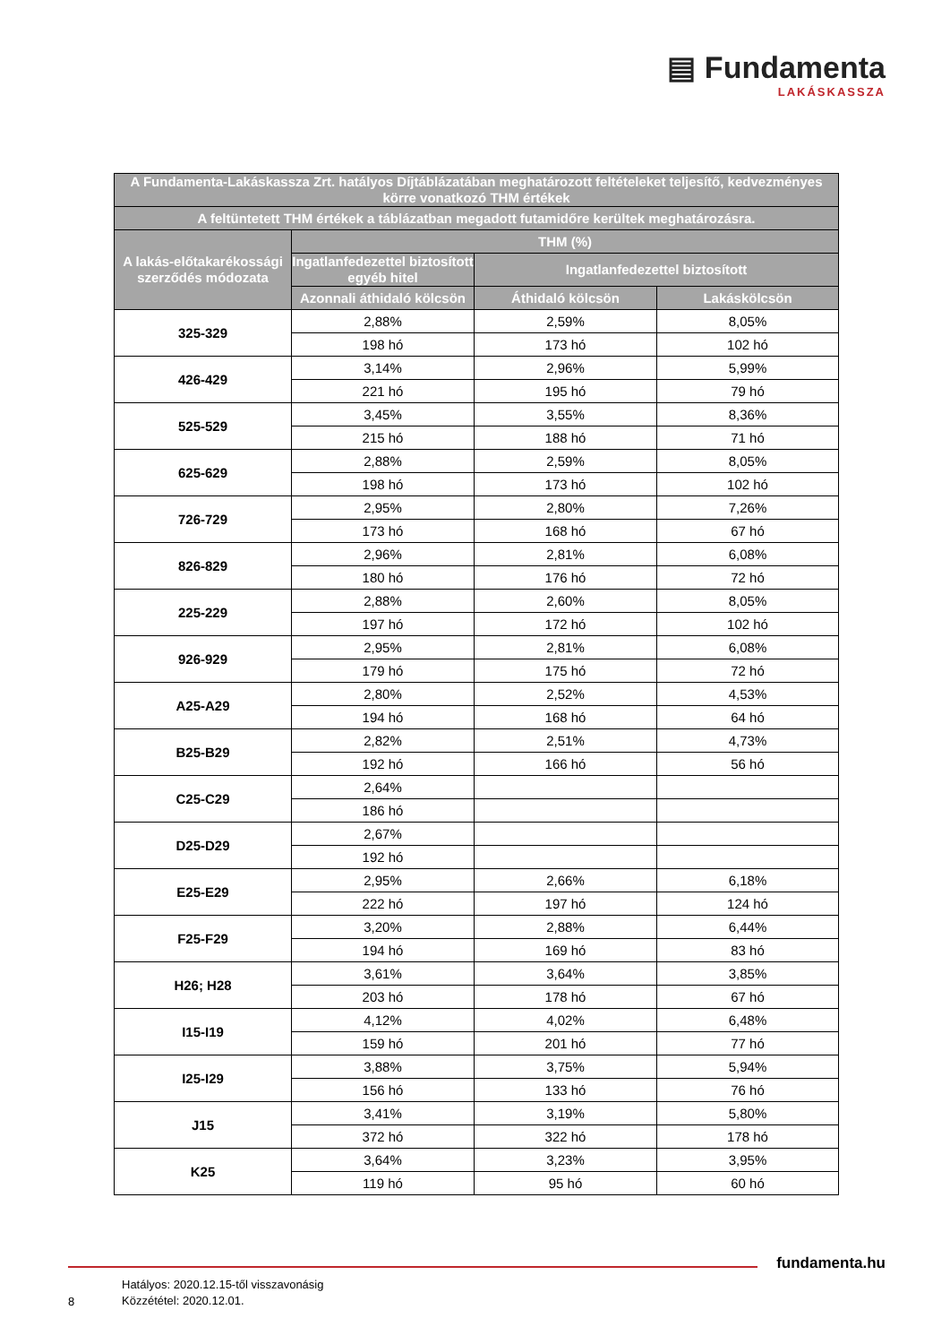▤ Fundamenta
LAKÁSKASSZA
| A Fundamenta-Lakáskassza Zrt. hatályos Díjtáblázatában meghatározott feltételeket teljesítő, kedvezményes körre vonatkozó THM értékek | | | |
| --- | --- | --- | --- |
| A feltüntetett THM értékek a táblázatban megadott futamidőre kerültek meghatározásra. | | | |
| A lakás-előtakarékossági szerződés módozata | THM (%) | | |
| | Ingatlanfedezettel biztosított egyéb hitel | Ingatlanfedezettel biztosított | |
| | Azonnali áthidaló kölcsön | Áthidaló kölcsön | Lakáskölcsön |
| 325-329 | 2,88% | 2,59% | 8,05% |
| | 198 hó | 173 hó | 102 hó |
| 426-429 | 3,14% | 2,96% | 5,99% |
| | 221 hó | 195 hó | 79 hó |
| 525-529 | 3,45% | 3,55% | 8,36% |
| | 215 hó | 188 hó | 71 hó |
| 625-629 | 2,88% | 2,59% | 8,05% |
| | 198 hó | 173 hó | 102 hó |
| 726-729 | 2,95% | 2,80% | 7,26% |
| | 173 hó | 168 hó | 67 hó |
| 826-829 | 2,96% | 2,81% | 6,08% |
| | 180 hó | 176 hó | 72 hó |
| 225-229 | 2,88% | 2,60% | 8,05% |
| | 197 hó | 172 hó | 102 hó |
| 926-929 | 2,95% | 2,81% | 6,08% |
| | 179 hó | 175 hó | 72 hó |
| A25-A29 | 2,80% | 2,52% | 4,53% |
| | 194 hó | 168 hó | 64 hó |
| B25-B29 | 2,82% | 2,51% | 4,73% |
| | 192 hó | 166 hó | 56 hó |
| C25-C29 | 2,64% | | |
| | 186 hó | | |
| D25-D29 | 2,67% | | |
| | 192 hó | | |
| E25-E29 | 2,95% | 2,66% | 6,18% |
| | 222 hó | 197 hó | 124 hó |
| F25-F29 | 3,20% | 2,88% | 6,44% |
| | 194 hó | 169 hó | 83 hó |
| H26; H28 | 3,61% | 3,64% | 3,85% |
| | 203 hó | 178 hó | 67 hó |
| I15-I19 | 4,12% | 4,02% | 6,48% |
| | 159 hó | 201 hó | 77 hó |
| I25-I29 | 3,88% | 3,75% | 5,94% |
| | 156 hó | 133 hó | 76 hó |
| J15 | 3,41% | 3,19% | 5,80% |
| | 372 hó | 322 hó | 178 hó |
| K25 | 3,64% | 3,23% | 3,95% |
| | 119 hó | 95 hó | 60 hó |
fundamenta.hu
Hatályos: 2020.12.15-től visszavonásig
Közzététel: 2020.12.01.
8